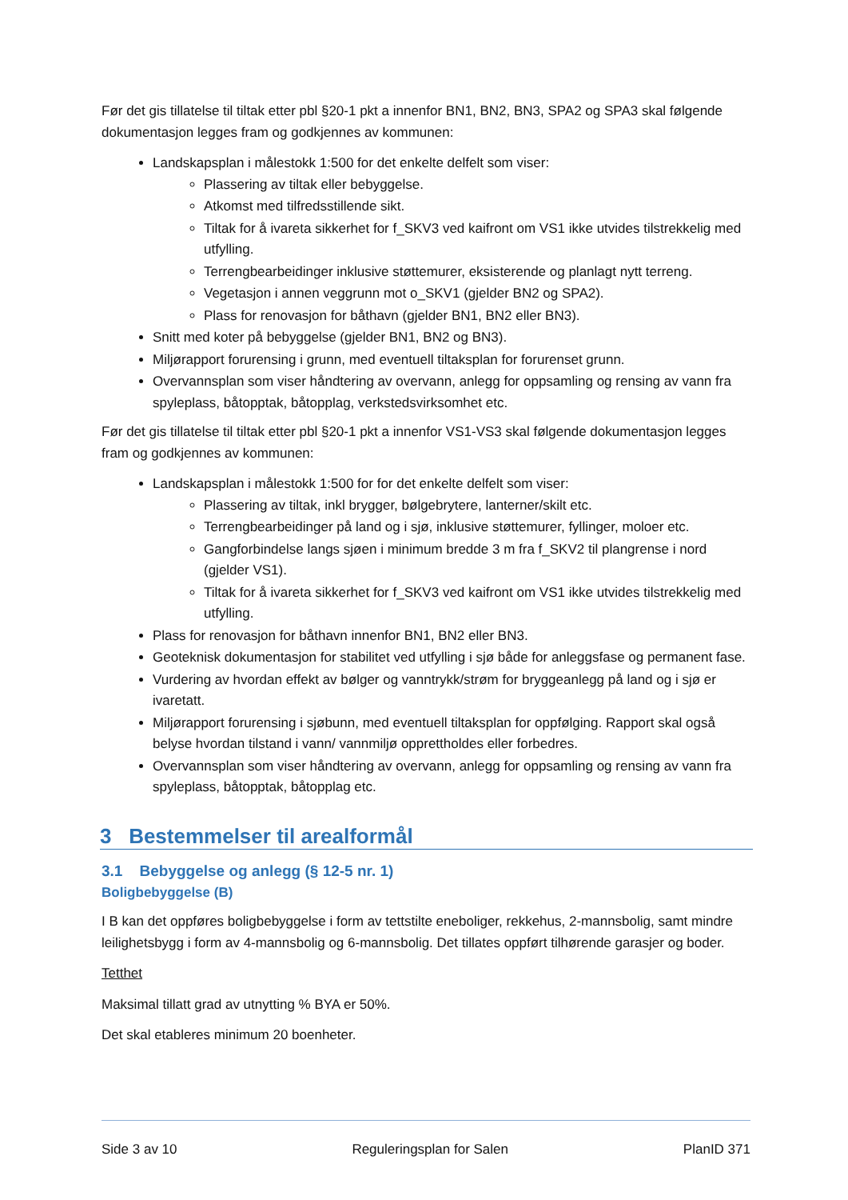Før det gis tillatelse til tiltak etter pbl §20-1 pkt a innenfor BN1, BN2, BN3, SPA2 og SPA3 skal følgende dokumentasjon legges fram og godkjennes av kommunen:
Landskapsplan i målestokk 1:500 for det enkelte delfelt som viser:
Plassering av tiltak eller bebyggelse.
Atkomst med tilfredsstillende sikt.
Tiltak for å ivareta sikkerhet for f_SKV3 ved kaifront om VS1 ikke utvides tilstrekkelig med utfylling.
Terrengbearbeidinger inklusive støttemurer, eksisterende og planlagt nytt terreng.
Vegetasjon i annen veggrunn mot o_SKV1 (gjelder BN2 og SPA2).
Plass for renovasjon for båthavn (gjelder BN1, BN2 eller BN3).
Snitt med koter på bebyggelse (gjelder BN1, BN2 og BN3).
Miljørapport forurensing i grunn, med eventuell tiltaksplan for forurenset grunn.
Overvannsplan som viser håndtering av overvann, anlegg for oppsamling og rensing av vann fra spyleplass, båtopptak, båtopplag, verkstedsvirksomhet etc.
Før det gis tillatelse til tiltak etter pbl §20-1 pkt a innenfor VS1-VS3 skal følgende dokumentasjon legges fram og godkjennes av kommunen:
Landskapsplan i målestokk 1:500 for for det enkelte delfelt som viser:
Plassering av tiltak, inkl brygger, bølgebrytere, lanterner/skilt etc.
Terrengbearbeidinger på land og i sjø, inklusive støttemurer, fyllinger, moloer etc.
Gangforbindelse langs sjøen i minimum bredde 3 m fra f_SKV2 til plangrense i nord (gjelder VS1).
Tiltak for å ivareta sikkerhet for f_SKV3 ved kaifront om VS1 ikke utvides tilstrekkelig med utfylling.
Plass for renovasjon for båthavn innenfor BN1, BN2 eller BN3.
Geoteknisk dokumentasjon for stabilitet ved utfylling i sjø både for anleggsfase og permanent fase.
Vurdering av hvordan effekt av bølger og vanntrykk/strøm for bryggeanlegg på land og i sjø er ivaretatt.
Miljørapport forurensing i sjøbunn, med eventuell tiltaksplan for oppfølging. Rapport skal også belyse hvordan tilstand i vann/ vannmiljø opprettholdes eller forbedres.
Overvannsplan som viser håndtering av overvann, anlegg for oppsamling og rensing av vann fra spyleplass, båtopptak, båtopplag etc.
3 Bestemmelser til arealformål
3.1 Bebyggelse og anlegg (§ 12-5 nr. 1)
Boligbebyggelse (B)
I B kan det oppføres boligbebyggelse i form av tettstilte eneboliger, rekkehus, 2-mannsbolig, samt mindre leilighetsbygg i form av 4-mannsbolig og 6-mannsbolig. Det tillates oppført tilhørende garasjer og boder.
Tetthet
Maksimal tillatt grad av utnytting % BYA er 50%.
Det skal etableres minimum 20 boenheter.
Side 3 av 10 Reguleringsplan for Salen PlanID 371